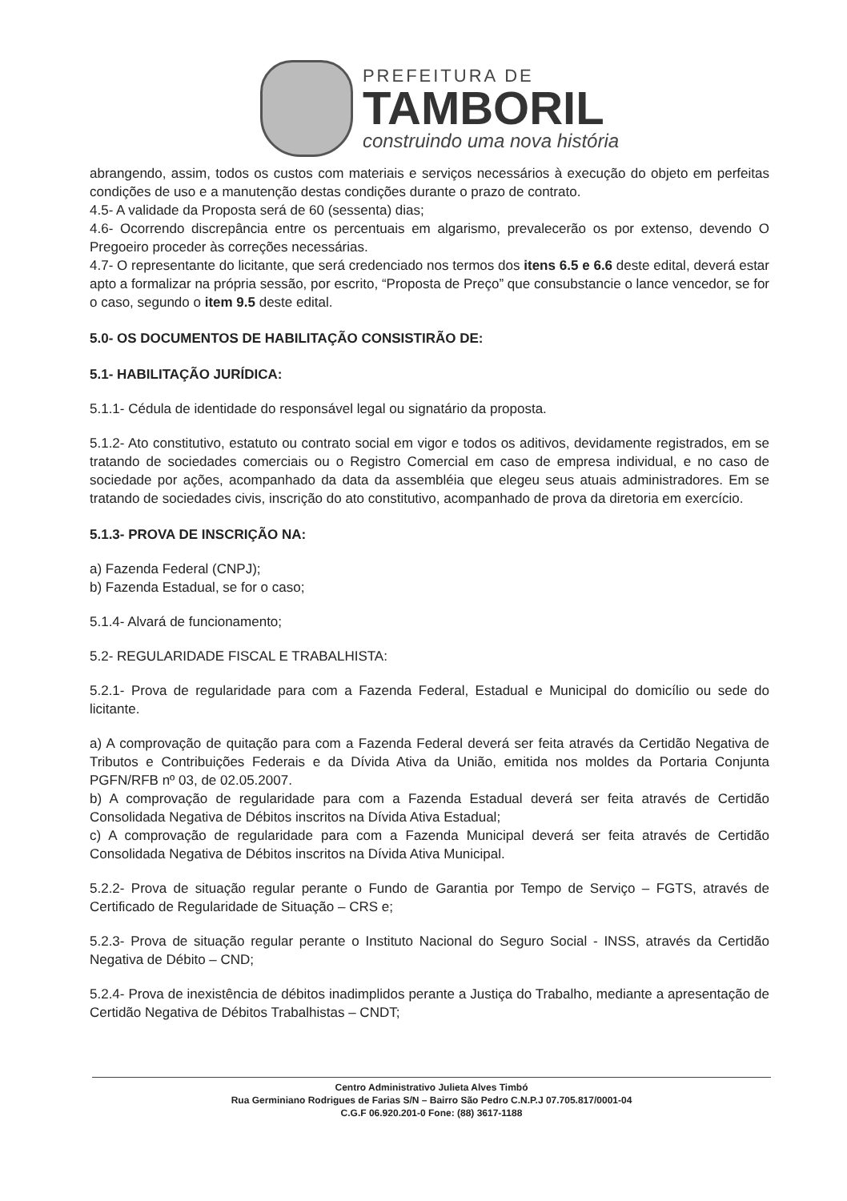PREFEITURA DE
TAMBORIL
construindo uma nova história
abrangendo, assim, todos os custos com materiais e serviços necessários à execução do objeto em perfeitas condições de uso e a manutenção destas condições durante o prazo de contrato.
4.5- A validade da Proposta será de 60 (sessenta) dias;
4.6- Ocorrendo discrepância entre os percentuais em algarismo, prevalecerão os por extenso, devendo O Pregoeiro proceder às correções necessárias.
4.7- O representante do licitante, que será credenciado nos termos dos itens 6.5 e 6.6 deste edital, deverá estar apto a formalizar na própria sessão, por escrito, “Proposta de Preço” que consubstancie o lance vencedor, se for o caso, segundo o item 9.5 deste edital.
5.0- OS DOCUMENTOS DE HABILITAÇÃO CONSISTIRÃO DE:
5.1- HABILITAÇÃO JURÍDICA:
5.1.1- Cédula de identidade do responsável legal ou signatário da proposta.
5.1.2- Ato constitutivo, estatuto ou contrato social em vigor e todos os aditivos, devidamente registrados, em se tratando de sociedades comerciais ou o Registro Comercial em caso de empresa individual, e no caso de sociedade por ações, acompanhado da data da assembléia que elegeu seus atuais administradores. Em se tratando de sociedades civis, inscrição do ato constitutivo, acompanhado de prova da diretoria em exercício.
5.1.3- PROVA DE INSCRIÇÃO NA:
a) Fazenda Federal (CNPJ);
b) Fazenda Estadual, se for o caso;
5.1.4- Alvará de funcionamento;
5.2- REGULARIDADE FISCAL E TRABALHISTA:
5.2.1- Prova de regularidade para com a Fazenda Federal, Estadual e Municipal do domicílio ou sede do licitante.
a) A comprovação de quitação para com a Fazenda Federal deverá ser feita através da Certidão Negativa de Tributos e Contribuições Federais e da Dívida Ativa da União, emitida nos moldes da Portaria Conjunta PGFN/RFB nº 03, de 02.05.2007.
b) A comprovação de regularidade para com a Fazenda Estadual deverá ser feita através de Certidão Consolidada Negativa de Débitos inscritos na Dívida Ativa Estadual;
c) A comprovação de regularidade para com a Fazenda Municipal deverá ser feita através de Certidão Consolidada Negativa de Débitos inscritos na Dívida Ativa Municipal.
5.2.2- Prova de situação regular perante o Fundo de Garantia por Tempo de Serviço – FGTS, através de Certificado de Regularidade de Situação – CRS e;
5.2.3- Prova de situação regular perante o Instituto Nacional do Seguro Social - INSS, através da Certidão Negativa de Débito – CND;
5.2.4- Prova de inexistência de débitos inadimplidos perante a Justiça do Trabalho, mediante a apresentação de Certidão Negativa de Débitos Trabalhistas – CNDT;
Centro Administrativo Julieta Alves Timbó
Rua Germiniano Rodrigues de Farias S/N – Bairro São Pedro C.N.P.J 07.705.817/0001-04
C.G.F 06.920.201-0 Fone: (88) 3617-1188